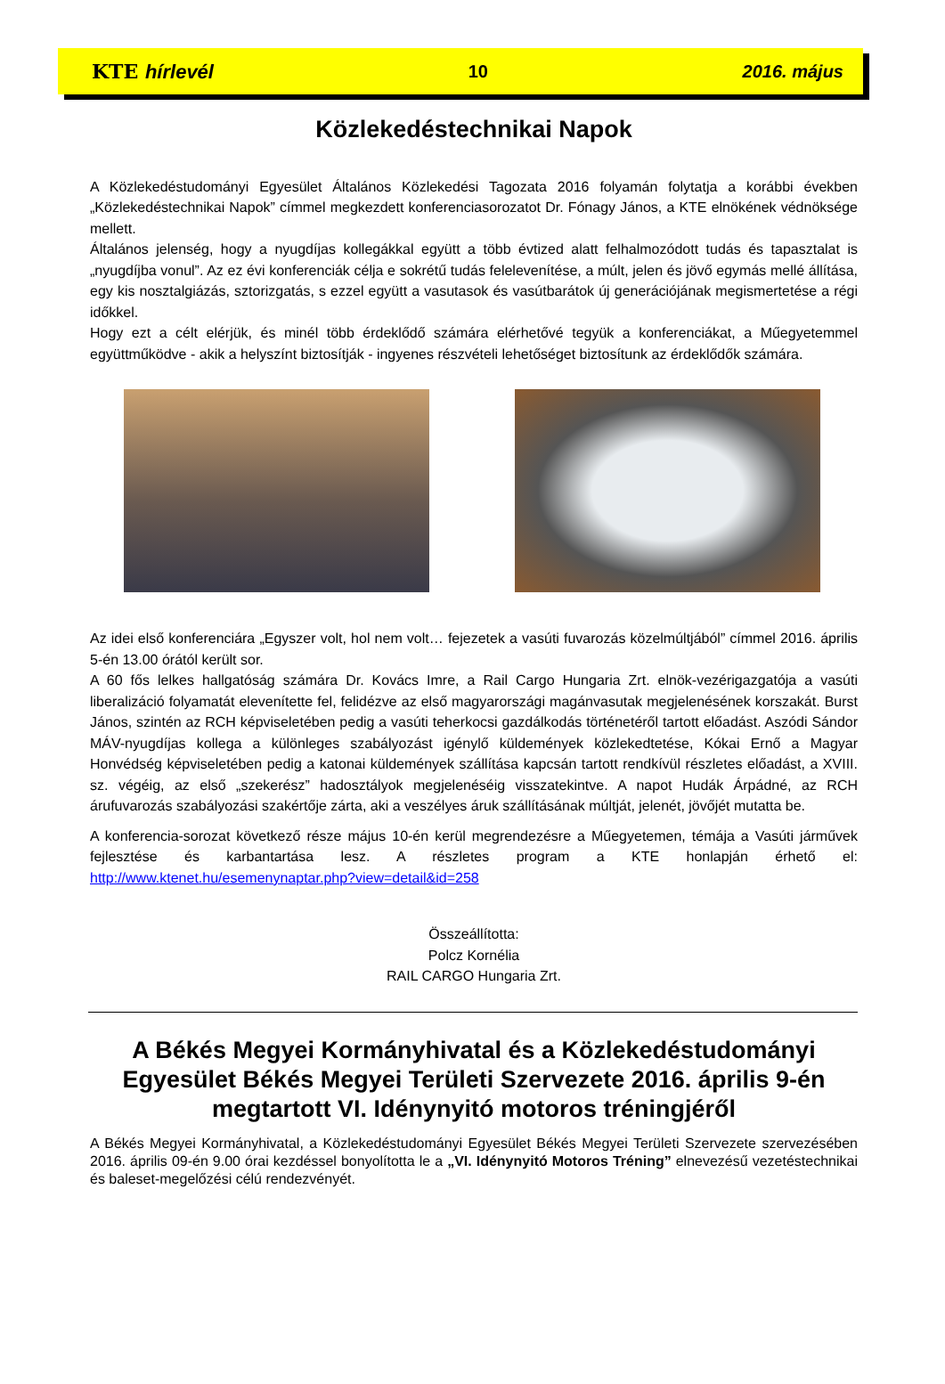KTE hírlevél 10 2016. május
Közlekedéstechnikai Napok
A Közlekedéstudományi Egyesület Általános Közlekedési Tagozata 2016 folyamán folytatja a korábbi években „Közlekedéstechnikai Napok” címmel megkezdett konferenciasorozatot Dr. Fónagy János, a KTE elnökének védnöksége mellett.
Általános jelenség, hogy a nyugdíjas kollegákkal együtt a több évtized alatt felhalmozódott tudás és tapasztalat is „nyugdíjba vonul”. Az ez évi konferenciák célja e sokrétű tudás felelevenítése, a múlt, jelen és jövő egymás mellé állítása, egy kis nosztalgiázás, sztorizgatás, s ezzel együtt a vasutasok és vasútbarátok új generációjának megismertetése a régi időkkel.
Hogy ezt a célt elérjük, és minél több érdeklődő számára elérhetővé tegyük a konferenciákat, a Műegyetemmel együttműködve - akik a helyszínt biztosítják - ingyenes részvételi lehetőséget biztosítunk az érdeklődők számára.
Az idei első konferenciára „Egyszer volt, hol nem volt… fejezetek a vasúti fuvarozás közelmúltjából” címmel 2016. április 5-én 13.00 órától került sor.
A 60 fős lelkes hallgatóság számára Dr. Kovács Imre, a Rail Cargo Hungaria Zrt. elnök-vezérigazgatója a vasúti liberalizáció folyamatát elevenítette fel, felidézve az első magyarországi magánvasutak megjelenésének korszakát. Burst János, szintén az RCH képviseletében pedig a vasúti teherkocsi gazdálkodás történetéről tartott előadást. Aszódi Sándor MÁV-nyugdíjas kollega a különleges szabályozást igénylő küldemények közlekedtetése, Kókai Ernő a Magyar Honvédség képviseletében pedig a katonai küldemények szállítása kapcsán tartott rendkívül részletes előadást, a XVIII. sz. végéig, az első „szekerész” hadosztályok megjelenéséig visszatekintve. A napot Hudák Árpádné, az RCH árufuvarozás szabályozási szakértője zárta, aki a veszélyes áruk szállításának múltját, jelenét, jövőjét mutatta be.
A konferencia-sorozat következő része május 10-én kerül megrendezésre a Műegyetemen, témája a Vasúti járművek fejlesztése és karbantartása lesz. A részletes program a KTE honlapján érhető el: http://www.ktenet.hu/esemenynaptar.php?view=detail&id=258
Összeállította:
Polcz Kornélia
RAIL CARGO Hungaria Zrt.
A Békés Megyei Kormányhivatal és a Közlekedéstudományi Egyesület Békés Megyei Területi Szervezete 2016. április 9-én megtartott VI. Idénynyitó motoros tréningjéről
A Békés Megyei Kormányhivatal, a Közlekedéstudományi Egyesület Békés Megyei Területi Szervezete szervezésében 2016. április 09-én 9.00 órai kezdéssel bonyolította le a „VI. Idénynyitó Motoros Tréning” elnevezésű vezetéstechnikai és baleset-megelőzési célú rendezvényét.